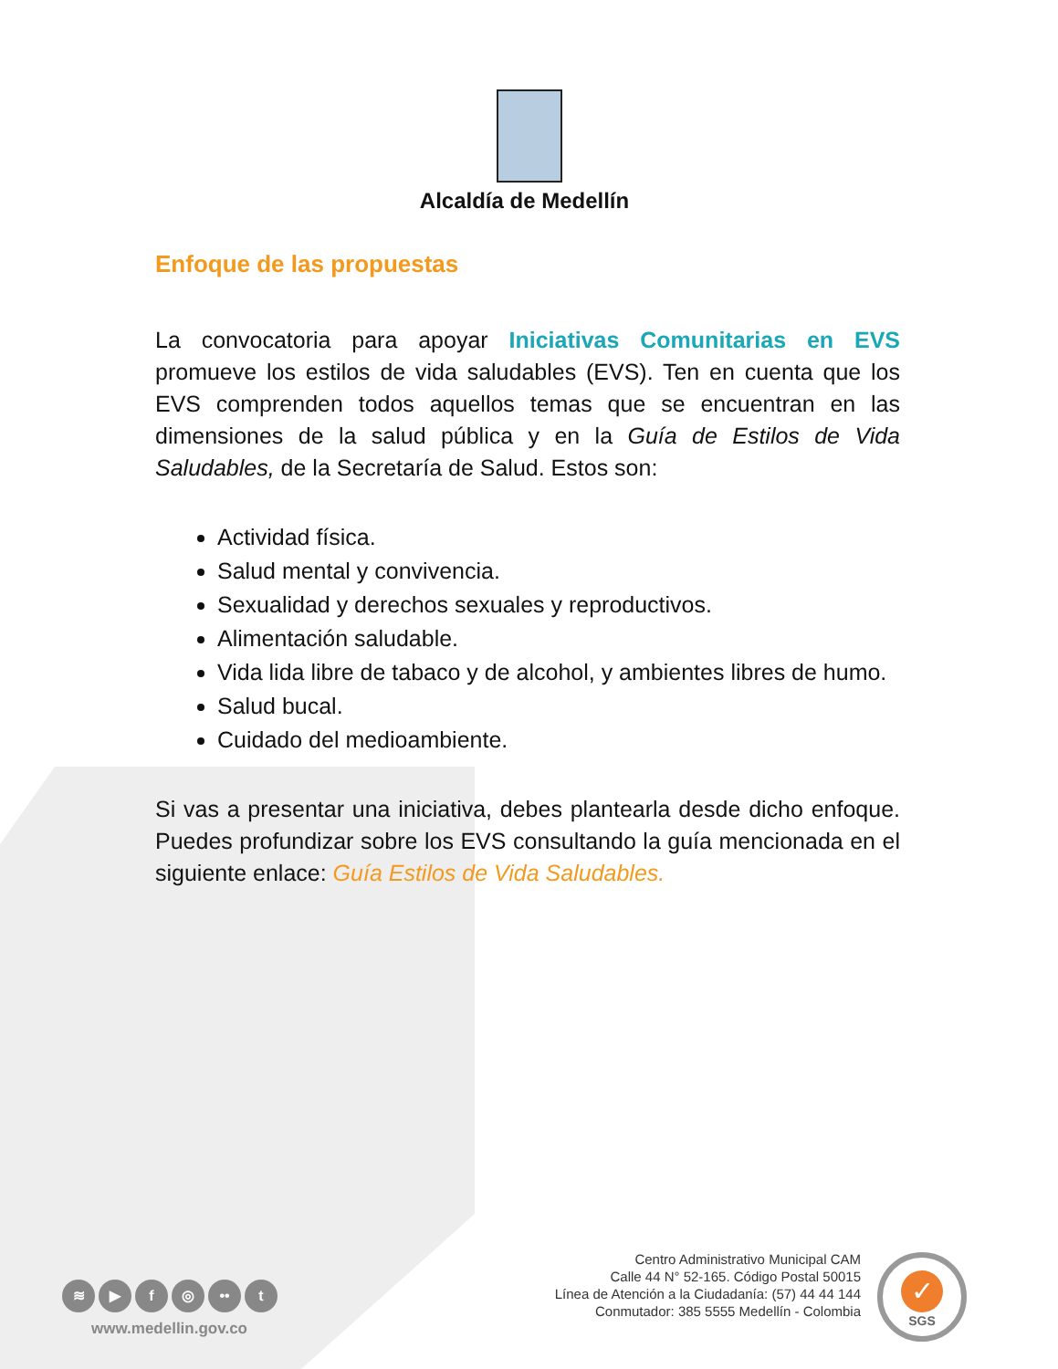Alcaldía de Medellín
Enfoque de las propuestas
La convocatoria para apoyar Iniciativas Comunitarias en EVS promueve los estilos de vida saludables (EVS). Ten en cuenta que los EVS comprenden todos aquellos temas que se encuentran en las dimensiones de la salud pública y en la Guía de Estilos de Vida Saludables, de la Secretaría de Salud. Estos son:
Actividad física.
Salud mental y convivencia.
Sexualidad y derechos sexuales y reproductivos.
Alimentación saludable.
Vida lida libre de tabaco y de alcohol, y ambientes libres de humo.
Salud bucal.
Cuidado del medioambiente.
Si vas a presentar una iniciativa, debes plantearla desde dicho enfoque. Puedes profundizar sobre los EVS consultando la guía mencionada en el siguiente enlace: Guía Estilos de Vida Saludables.
≋ ▶ f ◎ •• t
www.medellin.gov.co
Centro Administrativo Municipal CAM
Calle 44 N° 52-165. Código Postal 50015
Línea de Atención a la Ciudadanía: (57) 44 44 144
Conmutador: 385 5555 Medellín - Colombia
✓
SGS